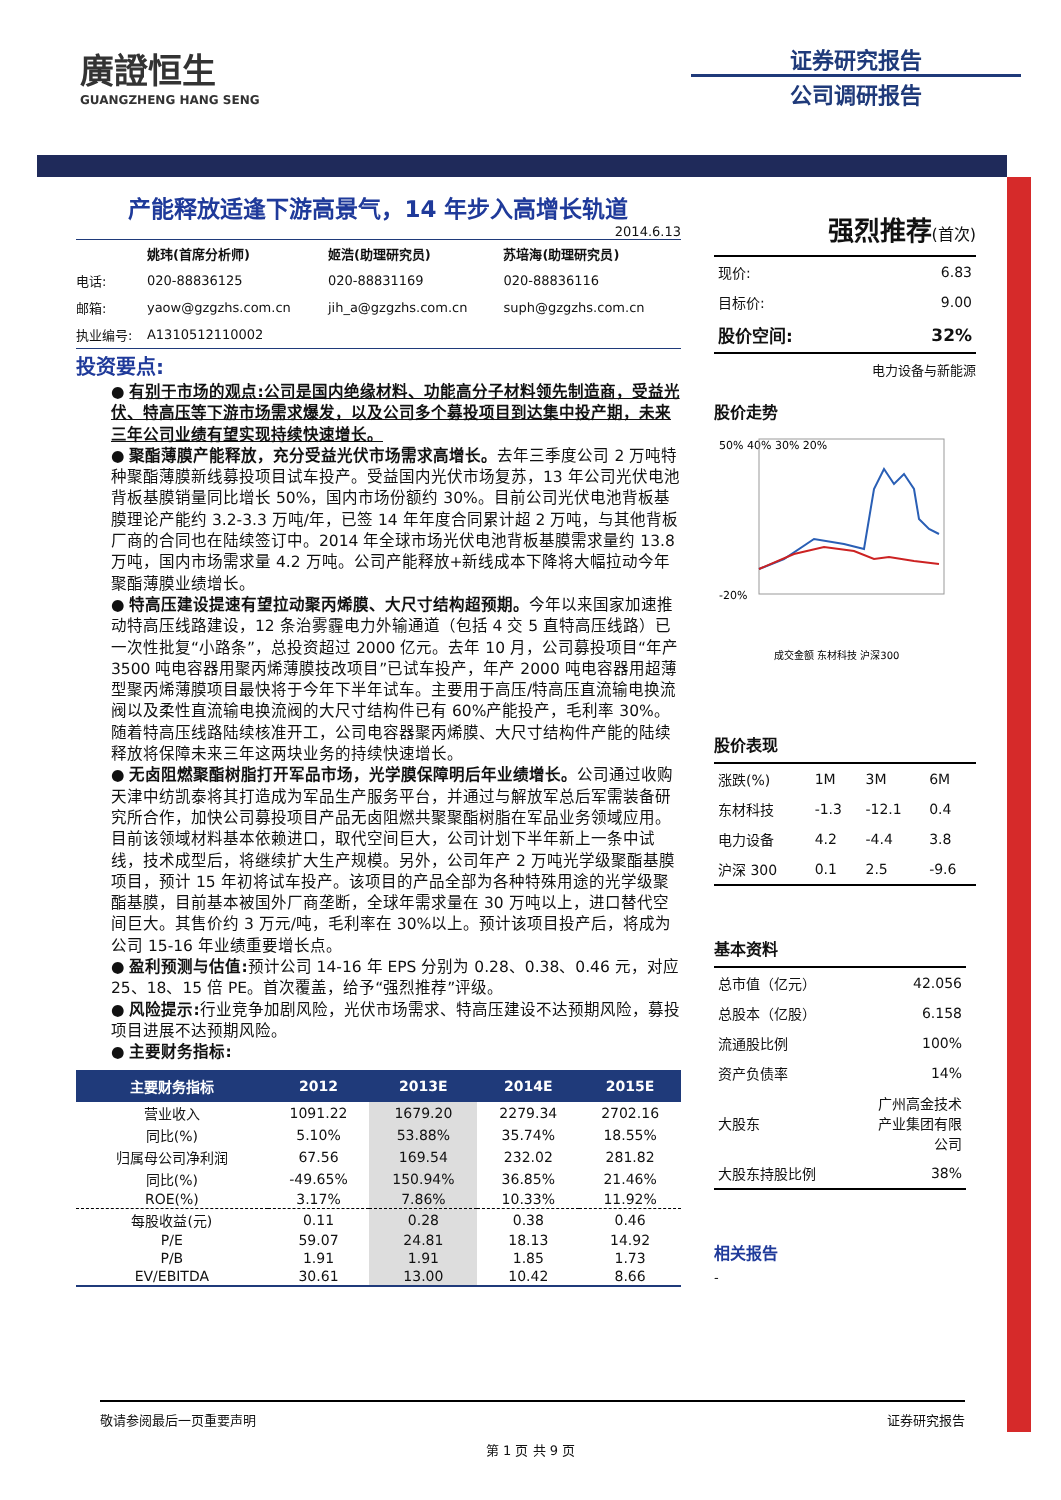廣證恒生
GUANGZHENG HANG SENG
证券研究报告
公司调研报告
产能释放适逢下游高景气，14 年步入高增长轨道
2014.6.13
| | 姚玮(首席分析师) | 姬浩(助理研究员) | 苏培海(助理研究员) |
| 电话: | 020-88836125 | 020-88831169 | 020-88836116 |
| 邮箱: | yaow@gzgzhs.com.cn | jih_a@gzgzhs.com.cn | suph@gzgzhs.com.cn |
| 执业编号: | A1310512110002 | | |
投资要点:
● 有别于市场的观点:公司是国内绝缘材料、功能高分子材料领先制造商，受益光伏、特高压等下游市场需求爆发，以及公司多个募投项目到达集中投产期，未来三年公司业绩有望实现持续快速增长。
● 聚酯薄膜产能释放，充分受益光伏市场需求高增长。去年三季度公司 2 万吨特种聚酯薄膜新线募投项目试车投产。受益国内光伏市场复苏，13 年公司光伏电池背板基膜销量同比增长 50%，国内市场份额约 30%。目前公司光伏电池背板基膜理论产能约 3.2-3.3 万吨/年，已签 14 年年度合同累计超 2 万吨，与其他背板厂商的合同也在陆续签订中。2014 年全球市场光伏电池背板基膜需求量约 13.8 万吨，国内市场需求量 4.2 万吨。公司产能释放+新线成本下降将大幅拉动今年聚酯薄膜业绩增长。
● 特高压建设提速有望拉动聚丙烯膜、大尺寸结构超预期。今年以来国家加速推动特高压线路建设，12 条治雾霾电力外输通道（包括 4 交 5 直特高压线路）已一次性批复“小路条”，总投资超过 2000 亿元。去年 10 月，公司募投项目“年产 3500 吨电容器用聚丙烯薄膜技改项目”已试车投产，年产 2000 吨电容器用超薄型聚丙烯薄膜项目最快将于今年下半年试车。主要用于高压/特高压直流输电换流阀以及柔性直流输电换流阀的大尺寸结构件已有 60%产能投产，毛利率 30%。随着特高压线路陆续核准开工，公司电容器聚丙烯膜、大尺寸结构件产能的陆续释放将保障未来三年这两块业务的持续快速增长。
● 无卤阻燃聚酯树脂打开军品市场，光学膜保障明后年业绩增长。公司通过收购天津中纺凯泰将其打造成为军品生产服务平台，并通过与解放军总后军需装备研究所合作，加快公司募投项目产品无卤阻燃共聚聚酯树脂在军品业务领域应用。目前该领域材料基本依赖进口，取代空间巨大，公司计划下半年新上一条中试线，技术成型后，将继续扩大生产规模。另外，公司年产 2 万吨光学级聚酯基膜项目，预计 15 年初将试车投产。该项目的产品全部为各种特殊用途的光学级聚酯基膜，目前基本被国外厂商垄断，全球年需求量在 30 万吨以上，进口替代空间巨大。其售价约 3 万元/吨，毛利率在 30%以上。预计该项目投产后，将成为公司 15-16 年业绩重要增长点。
● 盈利预测与估值: 预计公司 14-16 年 EPS 分别为 0.28、0.38、0.46 元，对应 25、18、15 倍 PE。首次覆盖，给予“强烈推荐”评级。
● 风险提示: 行业竞争加剧风险，光伏市场需求、特高压建设不达预期风险，募投项目进展不达预期风险。
● 主要财务指标:
| 主要财务指标 | 2012 | 2013E | 2014E | 2015E |
| --- | --- | --- | --- | --- |
| 营业收入 | 1091.22 | 1679.20 | 2279.34 | 2702.16 |
| 同比(%) | 5.10% | 53.88% | 35.74% | 18.55% |
| 归属母公司净利润 | 67.56 | 169.54 | 232.02 | 281.82 |
| 同比(%) | -49.65% | 150.94% | 36.85% | 21.46% |
| ROE(%) | 3.17% | 7.86% | 10.33% | 11.92% |
| 每股收益(元) | 0.11 | 0.28 | 0.38 | 0.46 |
| P/E | 59.07 | 24.81 | 18.13 | 14.92 |
| P/B | 1.91 | 1.91 | 1.85 | 1.73 |
| EV/EBITDA | 30.61 | 13.00 | 10.42 | 8.66 |
强烈推荐(首次)
| 现价: | 6.83 |
| 目标价: | 9.00 |
| 股价空间: | 32% |
电力设备与新能源
股价走势
50% 40% 30% 20%
-20%
成交金额 东材科技 沪深300
股价表现
| 涨跌(%) | 1M | 3M | 6M |
| 东材科技 | -1.3 | -12.1 | 0.4 |
| 电力设备 | 4.2 | -4.4 | 3.8 |
| 沪深 300 | 0.1 | 2.5 | -9.6 |
基本资料
| 总市值（亿元） | 42.056 |
| 总股本（亿股） | 6.158 |
| 流通股比例 | 100% |
| 资产负债率 | 14% |
| 大股东 | 广州高金技术 产业集团有限 公司 |
| 大股东持股比例 | 38% |
相关报告
-
敬请参阅最后一页重要声明 证券研究报告
第 1 页 共 9 页